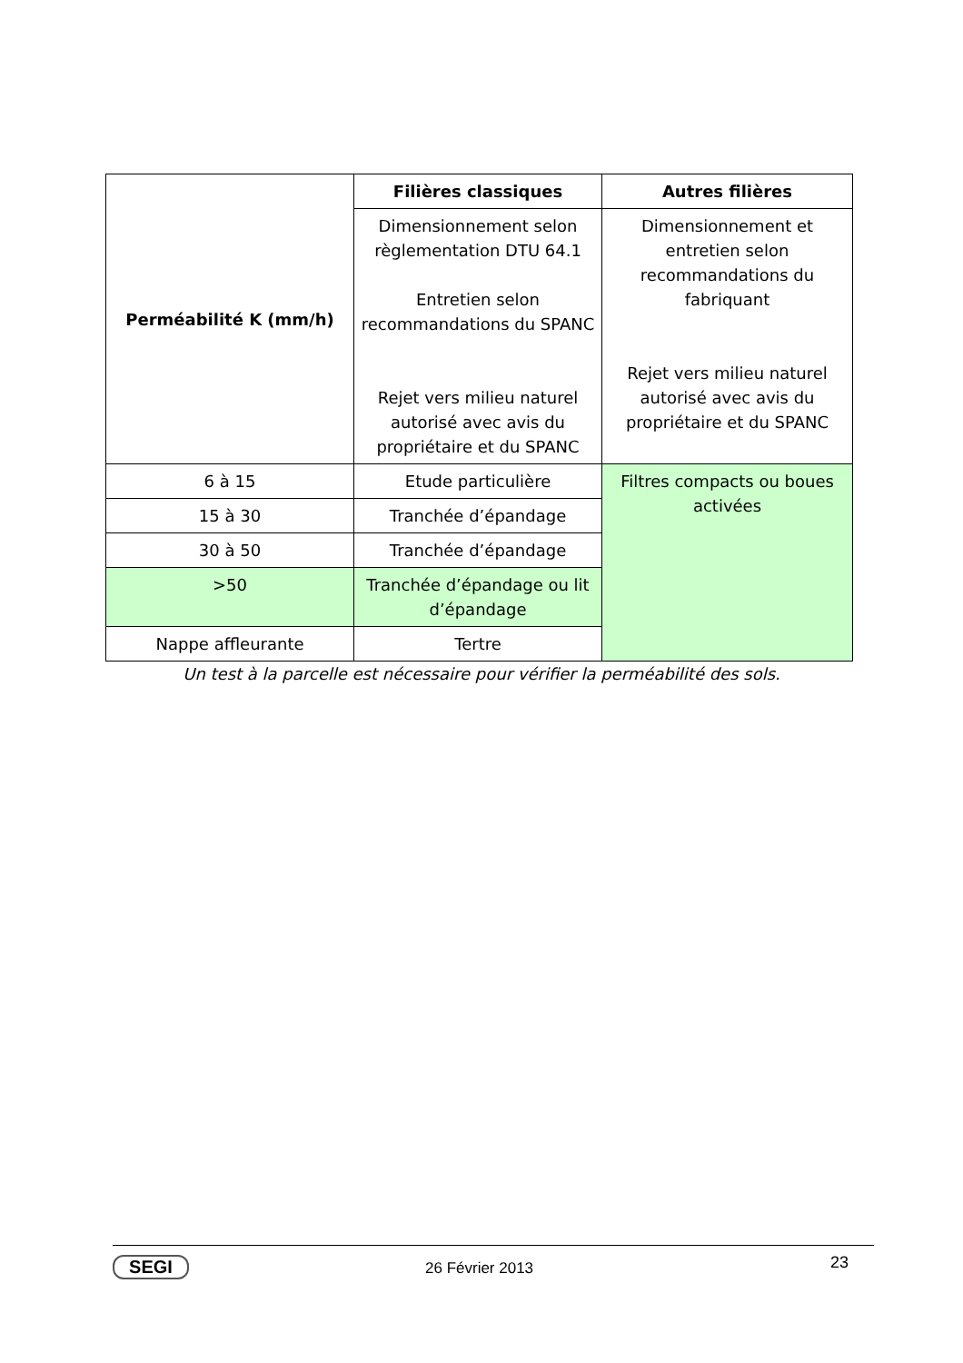| Perméabilité K (mm/h) | Filières classiques | Autres filières |
| --- | --- | --- |
| | Dimensionnement selon règlementation DTU 64.1 Entretien selon recommandations du SPANC Rejet vers milieu naturel autorisé avec avis du propriétaire et du SPANC | Dimensionnement et entretien selon recommandations du fabriquant Rejet vers milieu naturel autorisé avec avis du propriétaire et du SPANC |
| 6 à 15 | Etude particulière | Filtres compacts ou boues activées |
| 15 à 30 | Tranchée d’épandage | |
| 30 à 50 | Tranchée d’épandage | |
| >50 | Tranchée d’épandage ou lit d’épandage | |
| Nappe affleurante | Tertre | |
Un test à la parcelle est nécessaire pour vérifier la perméabilité des sols.
SEGI
26 Février 2013 23